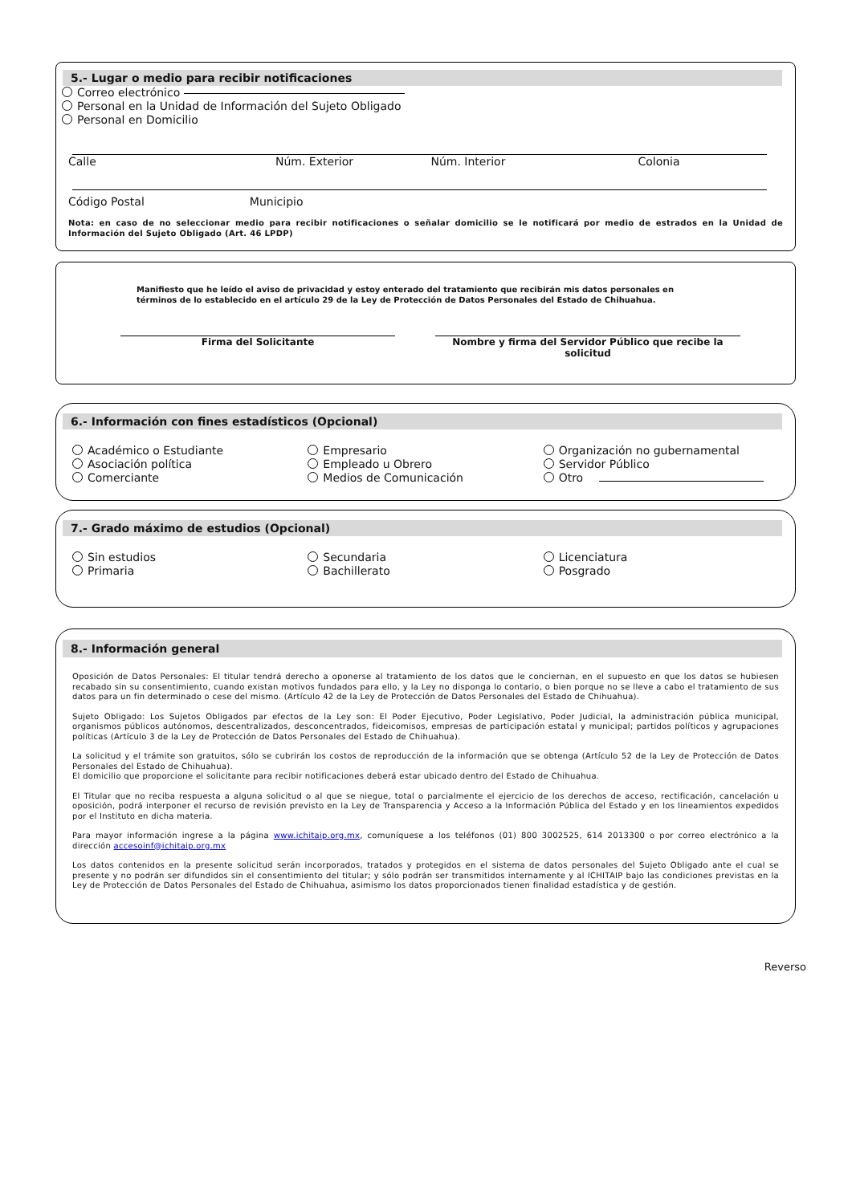5.- Lugar o medio para recibir notificaciones
Correo electrónico
Personal en la Unidad de Información del Sujeto Obligado
Personal en Domicilio
Calle Núm. Exterior Núm. Interior Colonia
Código Postal Municipio
Nota: en caso de no seleccionar medio para recibir notificaciones o señalar domicilio se le notificará por medio de estrados en la Unidad de Información del Sujeto Obligado (Art. 46 LPDP)
Manifiesto que he leído el aviso de privacidad y estoy enterado del tratamiento que recibirán mis datos personales en términos de lo establecido en el artículo 29 de la Ley de Protección de Datos Personales del Estado de Chihuahua.
Firma del Solicitante Nombre y firma del Servidor Público que recibe la solicitud
6.- Información con fines estadísticos (Opcional)
Académico o Estudiante
Asociación política
Comerciante
Empresario
Empleado u Obrero
Medios de Comunicación
Organización no gubernamental
Servidor Público
Otro
7.- Grado máximo de estudios (Opcional)
Sin estudios
Primaria
Secundaria
Bachillerato
Licenciatura
Posgrado
8.- Información general
Oposición de Datos Personales: El titular tendrá derecho a oponerse al tratamiento de los datos que le conciernan, en el supuesto en que los datos se hubiesen recabado sin su consentimiento, cuando existan motivos fundados para ello, y la Ley no disponga lo contario, o bien porque no se lleve a cabo el tratamiento de sus datos para un fin determinado o cese del mismo. (Artículo 42 de la Ley de Protección de Datos Personales del Estado de Chihuahua).
Sujeto Obligado: Los Sujetos Obligados par efectos de la Ley son: El Poder Ejecutivo, Poder Legislativo, Poder Judicial, la administración pública municipal, organismos públicos autónomos, descentralizados, desconcentrados, fideicomisos, empresas de participación estatal y municipal; partidos políticos y agrupaciones políticas (Artículo 3 de la Ley de Protección de Datos Personales del Estado de Chihuahua).
La solicitud y el trámite son gratuitos, sólo se cubrirán los costos de reproducción de la información que se obtenga (Artículo 52 de la Ley de Protección de Datos Personales del Estado de Chihuahua).
El domicilio que proporcione el solicitante para recibir notificaciones deberá estar ubicado dentro del Estado de Chihuahua.
El Titular que no reciba respuesta a alguna solicitud o al que se niegue, total o parcialmente el ejercicio de los derechos de acceso, rectificación, cancelación u oposición, podrá interponer el recurso de revisión previsto en la Ley de Transparencia y Acceso a la Información Pública del Estado y en los lineamientos expedidos por el Instituto en dicha materia.
Para mayor información ingrese a la página www.ichitaip.org.mx, comuníquese a los teléfonos (01) 800 3002525, 614 2013300 o por correo electrónico a la dirección accesoinf@ichitaip.org.mx
Los datos contenidos en la presente solicitud serán incorporados, tratados y protegidos en el sistema de datos personales del Sujeto Obligado ante el cual se presente y no podrán ser difundidos sin el consentimiento del titular; y sólo podrán ser transmitidos internamente y al ICHITAIP bajo las condiciones previstas en la Ley de Protección de Datos Personales del Estado de Chihuahua, asimismo los datos proporcionados tienen finalidad estadística y de gestión.
Reverso